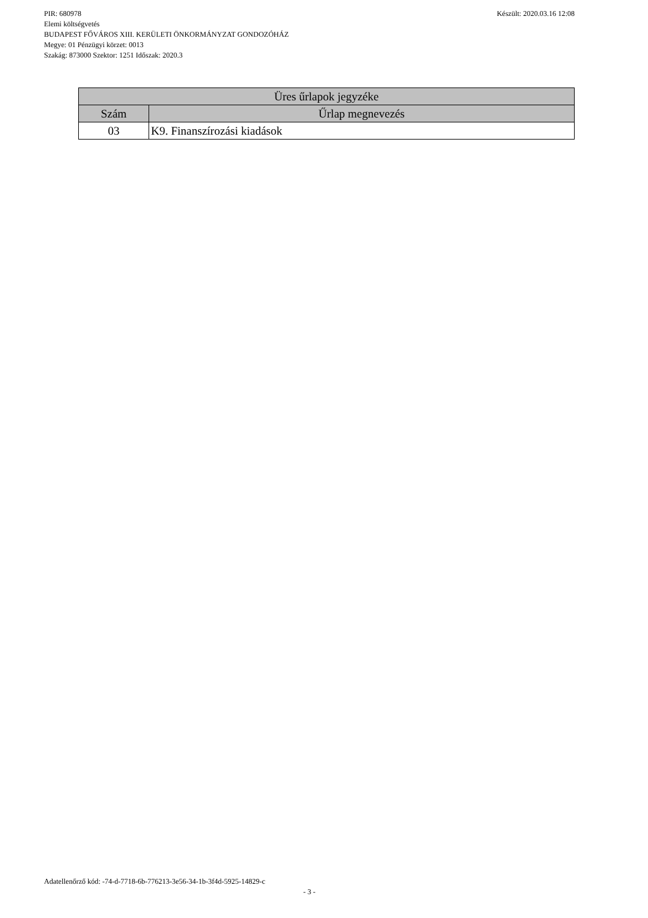PIR: 680978 Készült: 2020.03.16 12:08
Elemi költségvetés
BUDAPEST FŐVÁROS XIII. KERÜLETI ÖNKORMÁNYZAT GONDOZÓHÁZ
Megye: 01 Pénzügyi körzet: 0013
Szakág: 873000 Szektor: 1251 Időszak: 2020.3
| Üres űrlapok jegyzéke | |
| --- | --- |
| Szám | Űrlap megnevezés |
| 03 | K9. Finanszírozási kiadások |
Adatellenőrző kód: -74-d-7718-6b-776213-3e56-34-1b-3f4d-5925-14829-c
- 3 -